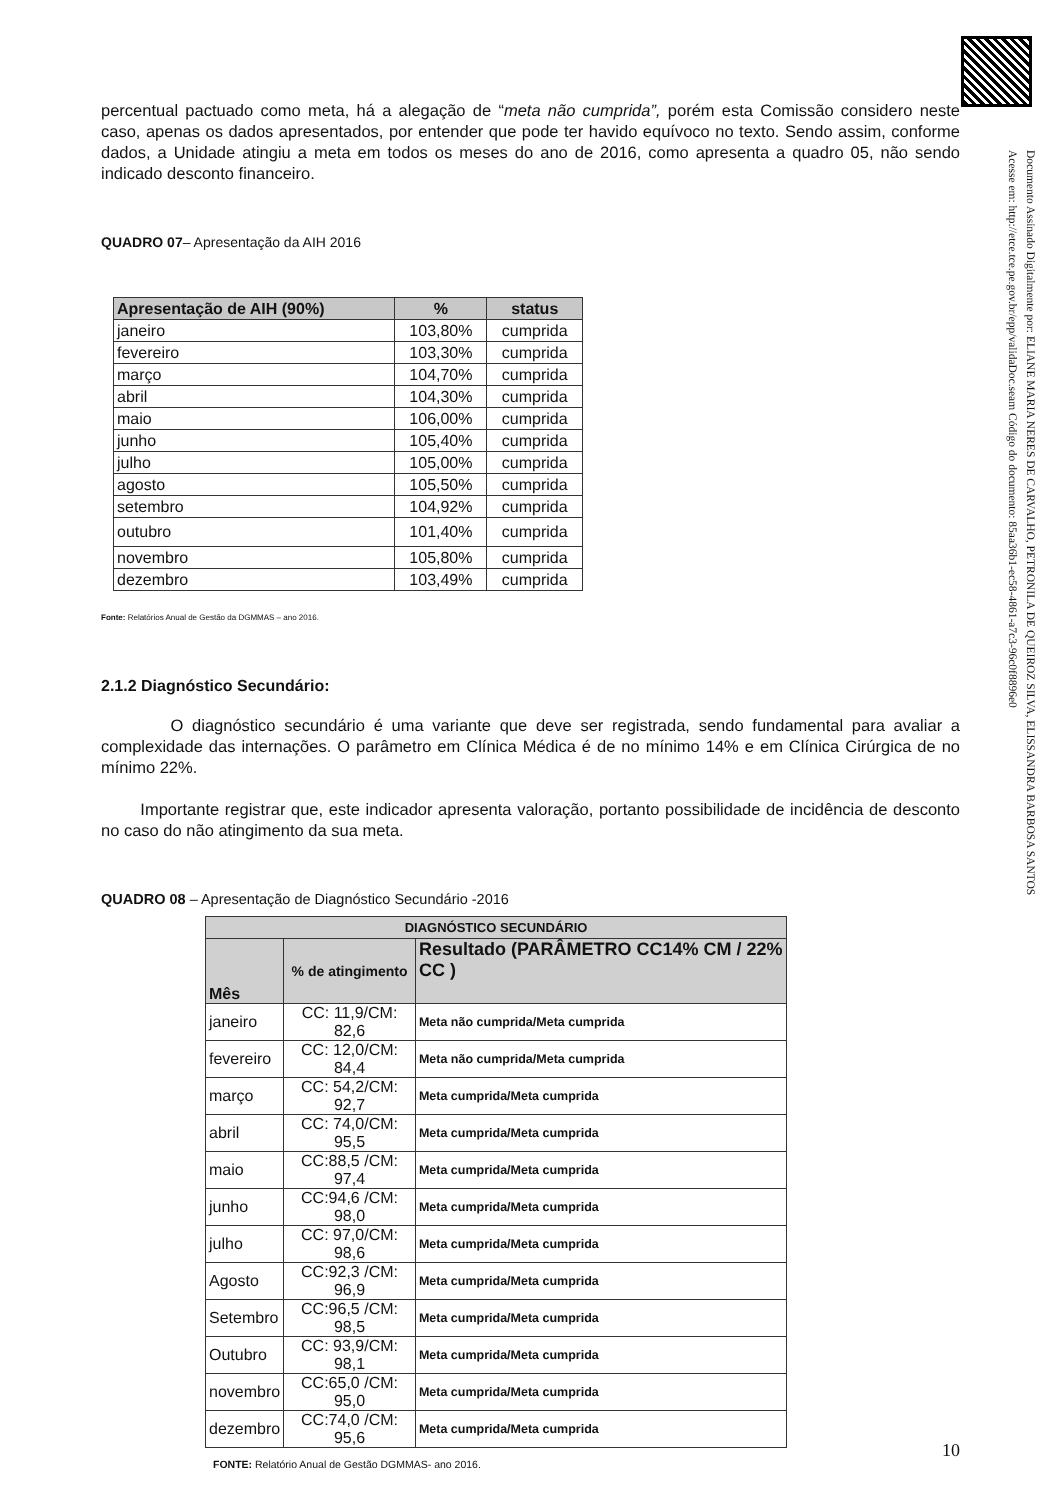Documento Assinado Digitalmente por: ELIANE MARIA NERES DE CARVALHO, PETRONILA DE QUEIROZ SILVA, ELISSANDRA BARBOSA SANTOS
Acesse em: http://etce.tce.pe.gov.br/epp/validaDoc.seam Código do documento: 85aa36b1-ec58-4861-a7c3-96c0f8896e0
percentual pactuado como meta, há a alegação de “meta não cumprida”, porém esta Comissão considero neste caso, apenas os dados apresentados, por entender que pode ter havido equívoco no texto. Sendo assim, conforme dados, a Unidade atingiu a meta em todos os meses do ano de 2016, como apresenta a quadro 05, não sendo indicado desconto financeiro.
QUADRO 07– Apresentação da AIH 2016
| Apresentação de AIH (90%) | % | status |
| --- | --- | --- |
| janeiro | 103,80% | cumprida |
| fevereiro | 103,30% | cumprida |
| março | 104,70% | cumprida |
| abril | 104,30% | cumprida |
| maio | 106,00% | cumprida |
| junho | 105,40% | cumprida |
| julho | 105,00% | cumprida |
| agosto | 105,50% | cumprida |
| setembro | 104,92% | cumprida |
| outubro | 101,40% | cumprida |
| novembro | 105,80% | cumprida |
| dezembro | 103,49% | cumprida |
Fonte: Relatórios Anual de Gestão da DGMMAS – ano 2016.
2.1.2 Diagnóstico Secundário:
O diagnóstico secundário é uma variante que deve ser registrada, sendo fundamental para avaliar a complexidade das internações. O parâmetro em Clínica Médica é de no mínimo 14% e em Clínica Cirúrgica de no mínimo 22%.
Importante registrar que, este indicador apresenta valoração, portanto possibilidade de incidência de desconto no caso do não atingimento da sua meta.
QUADRO 08 – Apresentação de Diagnóstico Secundário -2016
| DIAGNÓSTICO SECUNDÁRIO | | |
| Mês | % de atingimento | Resultado (PARÂMETRO CC14% CM / 22% CC ) |
| janeiro | CC: 11,9/CM: 82,6 | Meta não cumprida/Meta cumprida |
| fevereiro | CC: 12,0/CM: 84,4 | Meta não cumprida/Meta cumprida |
| março | CC: 54,2/CM: 92,7 | Meta cumprida/Meta cumprida |
| abril | CC: 74,0/CM: 95,5 | Meta cumprida/Meta cumprida |
| maio | CC:88,5 /CM: 97,4 | Meta cumprida/Meta cumprida |
| junho | CC:94,6 /CM: 98,0 | Meta cumprida/Meta cumprida |
| julho | CC: 97,0/CM: 98,6 | Meta cumprida/Meta cumprida |
| Agosto | CC:92,3 /CM: 96,9 | Meta cumprida/Meta cumprida |
| Setembro | CC:96,5 /CM: 98,5 | Meta cumprida/Meta cumprida |
| Outubro | CC: 93,9/CM: 98,1 | Meta cumprida/Meta cumprida |
| novembro | CC:65,0 /CM: 95,0 | Meta cumprida/Meta cumprida |
| dezembro | CC:74,0 /CM: 95,6 | Meta cumprida/Meta cumprida |
FONTE: Relatório Anual de Gestão DGMMAS- ano 2016.
10